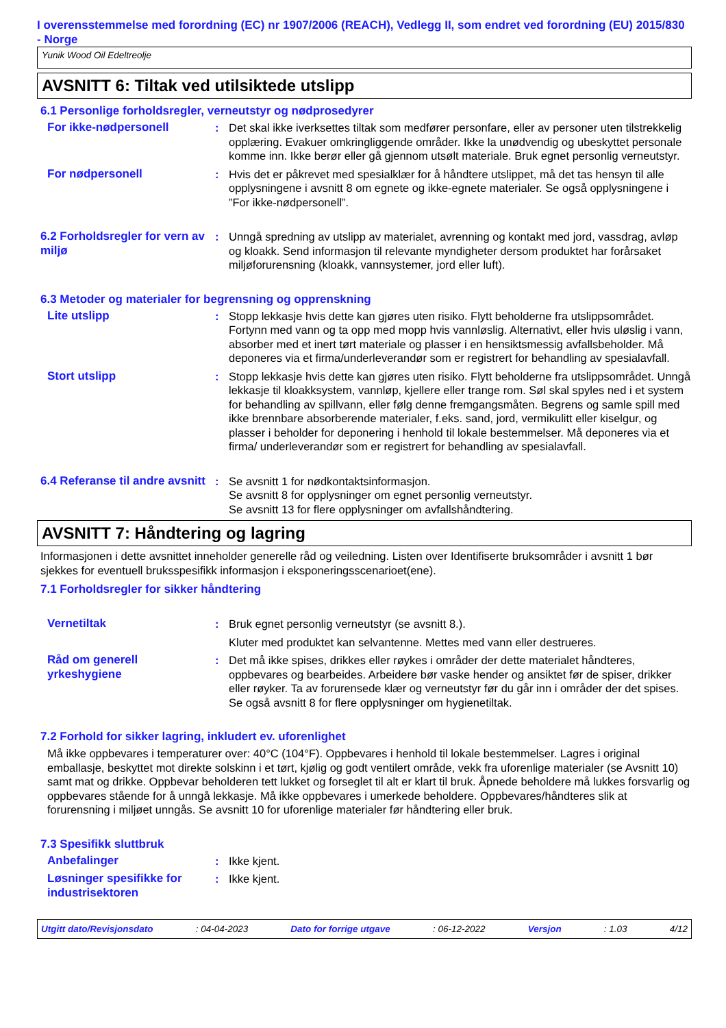I overensstemmelse med forordning (EC) nr 1907/2006 (REACH), Vedlegg II, som endret ved forordning (EU) 2015/830 - Norge
Yunik Wood Oil Edeltreolje
AVSNITT 6: Tiltak ved utilsiktede utslipp
6.1 Personlige forholdsregler, verneutstyr og nødprosedyrer
For ikke-nødpersonell : Det skal ikke iverksettes tiltak som medfører personfare, eller av personer uten tilstrekkelig opplæring. Evakuer omkringliggende områder. Ikke la unødvendig og ubeskyttet personale komme inn. Ikke berør eller gå gjennom utsølt materiale. Bruk egnet personlig verneutstyr.
For nødpersonell : Hvis det er påkrevet med spesialklær for å håndtere utslippet, må det tas hensyn til alle opplysningene i avsnitt 8 om egnete og ikke-egnete materialer. Se også opplysningene i ”For ikke-nødpersonell”.
6.2 Forholdsregler for vern av miljø
: Unngå spredning av utslipp av materialet, avrenning og kontakt med jord, vassdrag, avløp og kloakk. Send informasjon til relevante myndigheter dersom produktet har forårsaket miljøforurensning (kloakk, vannsystemer, jord eller luft).
6.3 Metoder og materialer for begrensning og opprenskning
Lite utslipp : Stopp lekkasje hvis dette kan gjøres uten risiko. Flytt beholderne fra utslippsområdet. Fortynn med vann og ta opp med mopp hvis vannløslig. Alternativt, eller hvis uløslig i vann, absorber med et inert tørt materiale og plasser i en hensiktsmessig avfallsbeholder. Må deponeres via et firma/underleverandør som er registrert for behandling av spesialavfall.
Stort utslipp : Stopp lekkasje hvis dette kan gjøres uten risiko. Flytt beholderne fra utslippsområdet. Unngå lekkasje til kloakksystem, vannløp, kjellere eller trange rom. Søl skal spyles ned i et system for behandling av spillvann, eller følg denne fremgangsmåten. Begrens og samle spill med ikke brennbare absorberende materialer, f.eks. sand, jord, vermikulitt eller kiselgur, og plasser i beholder for deponering i henhold til lokale bestemmelser. Må deponeres via et firma/ underleverandør som er registrert for behandling av spesialavfall.
6.4 Referanse til andre avsnitt
: Se avsnitt 1 for nødkontaktsinformasjon.
Se avsnitt 8 for opplysninger om egnet personlig verneutstyr.
Se avsnitt 13 for flere opplysninger om avfallshåndtering.
AVSNITT 7: Håndtering og lagring
Informasjonen i dette avsnittet inneholder generelle råd og veiledning. Listen over Identifiserte bruksområder i avsnitt 1 bør sjekkes for eventuell bruksspesifikk informasjon i eksponeringsscenarioet(ene).
7.1 Forholdsregler for sikker håndtering
Vernetiltak : Bruk egnet personlig verneutstyr (se avsnitt 8.).
Kluter med produktet kan selvantenne. Mettes med vann eller destrueres.
Råd om generell yrkeshygiene
: Det må ikke spises, drikkes eller røykes i områder der dette materialet håndteres, oppbevares og bearbeides. Arbeidere bør vaske hender og ansiktet før de spiser, drikker eller røyker. Ta av forurensede klær og verneutstyr før du går inn i områder der det spises. Se også avsnitt 8 for flere opplysninger om hygienetiltak.
7.2 Forhold for sikker lagring, inkludert ev. uforenlighet
Må ikke oppbevares i temperaturer over: 40°C (104°F). Oppbevares i henhold til lokale bestemmelser. Lagres i original emballasje, beskyttet mot direkte solskinn i et tørt, kjølig og godt ventilert område, vekk fra uforenlige materialer (se Avsnitt 10) samt mat og drikke. Oppbevar beholderen tett lukket og forseglet til alt er klart til bruk. Åpnede beholdere må lukkes forsvarlig og oppbevares stående for å unngå lekkasje. Må ikke oppbevares i umerkede beholdere. Oppbevares/håndteres slik at forurensning i miljøet unngås. Se avsnitt 10 for uforenlige materialer før håndtering eller bruk.
7.3 Spesifikk sluttbruk
Anbefalinger : Ikke kjent.
Løsninger spesifikke for industrisektoren
: Ikke kjent.
Utgitt dato/Revisjonsdato : 04-04-2023 Dato for forrige utgave : 06-12-2022 Versjon : 1.03 4/12